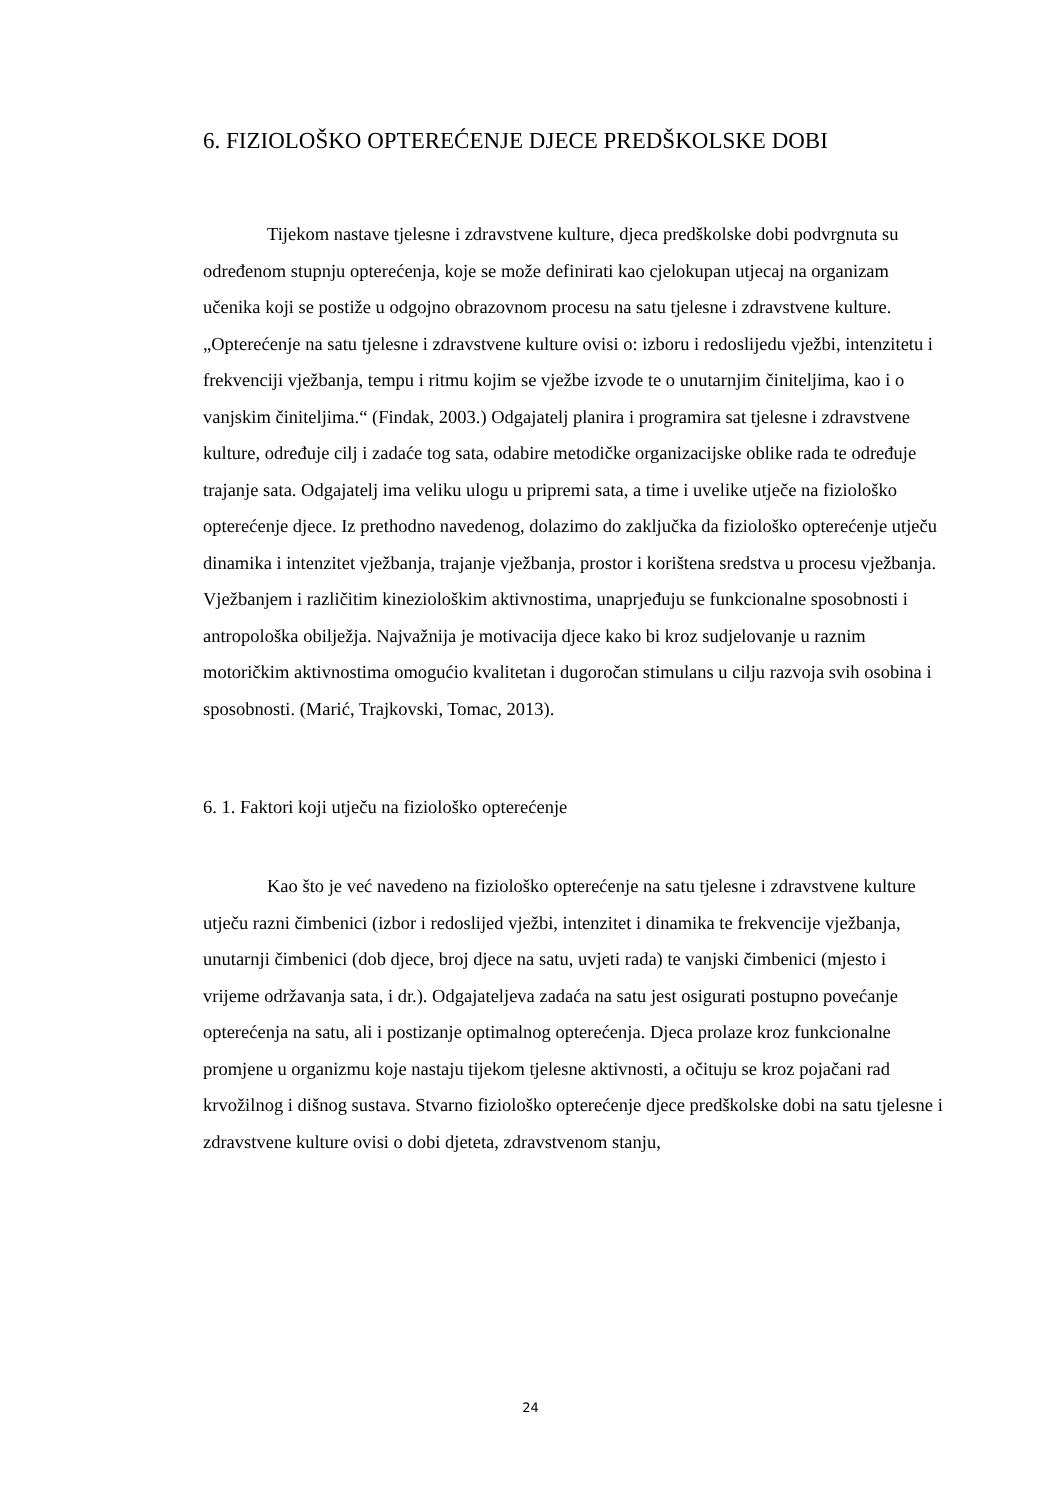6. FIZIOLOŠKO OPTEREĆENJE DJECE PREDŠKOLSKE DOBI
Tijekom nastave tjelesne i zdravstvene kulture, djeca predškolske dobi podvrgnuta su određenom stupnju opterećenja, koje se može definirati kao cjelokupan utjecaj na organizam učenika koji se postiže u odgojno obrazovnom procesu na satu tjelesne i zdravstvene kulture. „Opterećenje na satu tjelesne i zdravstvene kulture ovisi o: izboru i redoslijedu vježbi, intenzitetu i frekvenciji vježbanja, tempu i ritmu kojim se vježbe izvode te o unutarnjim činiteljima, kao i o vanjskim činiteljima.“ (Findak, 2003.) Odgajatelj planira i programira sat tjelesne i zdravstvene kulture, određuje cilj i zadaće tog sata, odabire metodičke organizacijske oblike rada te određuje trajanje sata. Odgajatelj ima veliku ulogu u pripremi sata, a time i uvelike utječe na fiziološko opterećenje djece. Iz prethodno navedenog, dolazimo do zaključka da fiziološko opterećenje utječu dinamika i intenzitet vježbanja, trajanje vježbanja, prostor i korištena sredstva u procesu vježbanja. Vježbanjem i različitim kineziološkim aktivnostima, unaprjeđuju se funkcionalne sposobnosti i antropološka obilježja. Najvažnija je motivacija djece kako bi kroz sudjelovanje u raznim motoričkim aktivnostima omogućio kvalitetan i dugoročan stimulans u cilju razvoja svih osobina i sposobnosti. (Marić, Trajkovski, Tomac, 2013).
6. 1. Faktori koji utječu na fiziološko opterećenje
Kao što je već navedeno na fiziološko opterećenje na satu tjelesne i zdravstvene kulture utječu razni čimbenici (izbor i redoslijed vježbi, intenzitet i dinamika te frekvencije vježbanja, unutarnji čimbenici (dob djece, broj djece na satu, uvjeti rada) te vanjski čimbenici (mjesto i vrijeme održavanja sata, i dr.). Odgajateljeva zadaća na satu jest osigurati postupno povećanje opterećenja na satu, ali i postizanje optimalnog opterećenja. Djeca prolaze kroz funkcionalne promjene u organizmu koje nastaju tijekom tjelesne aktivnosti, a očituju se kroz pojačani rad krvožilnog i dišnog sustava. Stvarno fiziološko opterećenje djece predškolske dobi na satu tjelesne i zdravstvene kulture ovisi o dobi djeteta, zdravstvenom stanju,
24